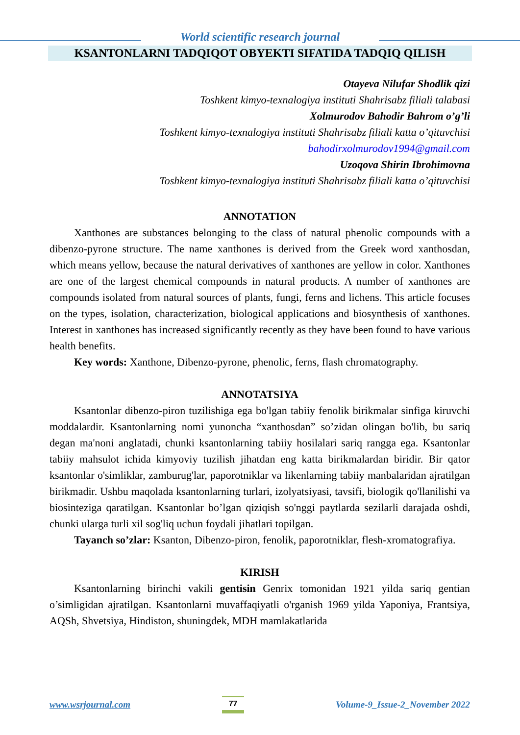World scientific research journal
KSANTONLARNI TADQIQOT OBYEKTI SIFATIDA TADQIQ QILISH
Otayeva Nilufar Shodlik qizi
Toshkent kimyo-texnalogiya instituti Shahrisabz filiali talabasi
Xolmurodov Bahodir Bahrom o’g’li
Toshkent kimyo-texnalogiya instituti Shahrisabz filiali katta o’qituvchisi
bahodirxolmurodov1994@gmail.com
Uzoqova Shirin Ibrohimovna
Toshkent kimyo-texnalogiya instituti Shahrisabz filiali katta o’qituvchisi
ANNOTATION
Xanthones are substances belonging to the class of natural phenolic compounds with a dibenzo-pyrone structure. The name xanthones is derived from the Greek word xanthosdan, which means yellow, because the natural derivatives of xanthones are yellow in color. Xanthones are one of the largest chemical compounds in natural products. A number of xanthones are compounds isolated from natural sources of plants, fungi, ferns and lichens. This article focuses on the types, isolation, characterization, biological applications and biosynthesis of xanthones. Interest in xanthones has increased significantly recently as they have been found to have various health benefits.
Key words: Xanthone, Dibenzo-pyrone, phenolic, ferns, flash chromatography.
ANNOTATSIYA
Ksantonlar dibenzo-piron tuzilishiga ega bo'lgan tabiiy fenolik birikmalar sinfiga kiruvchi moddalardir. Ksantonlarning nomi yunoncha “xanthosdan” so’zidan olingan bo'lib, bu sariq degan ma'noni anglatadi, chunki ksantonlarning tabiiy hosilalari sariq rangga ega. Ksantonlar tabiiy mahsulot ichida kimyoviy tuzilish jihatdan eng katta birikmalardan biridir. Bir qator ksantonlar o'simliklar, zamburug'lar, paporotniklar va likenlarning tabiiy manbalaridan ajratilgan birikmadir. Ushbu maqolada ksantonlarning turlari, izolyatsiyasi, tavsifi, biologik qo'llanilishi va biosinteziga qaratilgan. Ksantonlar bo’lgan qiziqish so'nggi paytlarda sezilarli darajada oshdi, chunki ularga turli xil sog'liq uchun foydali jihatlari topilgan.
Tayanch so’zlar: Ksanton, Dibenzo-piron, fenolik, paporotniklar, flesh-xromatografiya.
KIRISH
Ksantonlarning birinchi vakili gentisin Genrix tomonidan 1921 yilda sariq gentian o’simligidan ajratilgan. Ksantonlarni muvaffaqiyatli o'rganish 1969 yilda Yaponiya, Frantsiya, AQSh, Shvetsiya, Hindiston, shuningdek, MDH mamlakatlarida
www.wsrjournal.com 77 Volume-9_Issue-2_November 2022